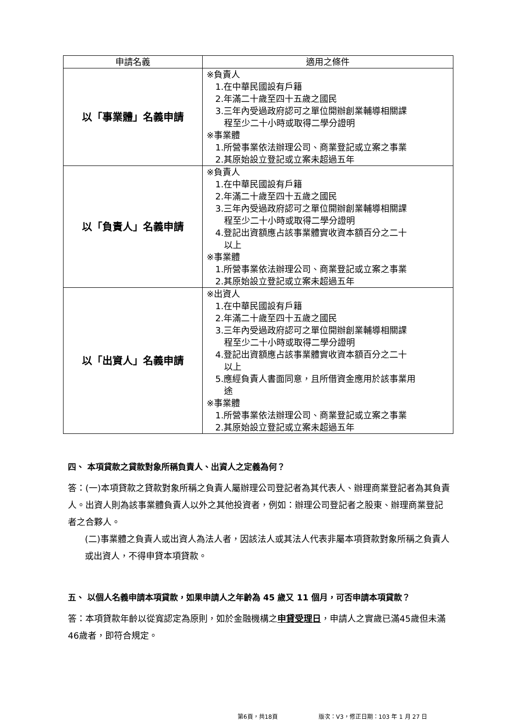| 申請名義 | 適用之條件 |
| --- | --- |
| 以「事業體」名義申請 | ※負責人 1.在中華民國設有戶籍 2.年滿二十歲至四十五歲之國民 3.三年內受過政府認可之單位開辦創業輔導相關課 程至少二十小時或取得二學分證明 ※事業體 1.所營事業依法辦理公司、商業登記或立案之事業 2.其原始設立登記或立案未超過五年 |
| 以「負責人」名義申請 | ※負責人 1.在中華民國設有戶籍 2.年滿二十歲至四十五歲之國民 3.三年內受過政府認可之單位開辦創業輔導相關課 程至少二十小時或取得二學分證明 4.登記出資額應占該事業體實收資本額百分之二十 以上 ※事業體 1.所營事業依法辦理公司、商業登記或立案之事業 2.其原始設立登記或立案未超過五年 |
| 以「出資人」名義申請 | ※出資人 1.在中華民國設有戶籍 2.年滿二十歲至四十五歲之國民 3.三年內受過政府認可之單位開辦創業輔導相關課 程至少二十小時或取得二學分證明 4.登記出資額應占該事業體實收資本額百分之二十 以上 5.應經負責人書面同意，且所借資金應用於該事業用 途 ※事業體 1.所營事業依法辦理公司、商業登記或立案之事業 2.其原始設立登記或立案未超過五年 |
四、 本項貸款之貸款對象所稱負責人、出資人之定義為何？
答：(一)本項貸款之貸款對象所稱之負責人屬辦理公司登記者為其代表人、辦理商業登記者為其負責人。出資人則為該事業體負責人以外之其他投資者，例如：辦理公司登記者之股東、辦理商業登記者之合夥人。
(二)事業體之負責人或出資人為法人者，因該法人或其法人代表非屬本項貸款對象所稱之負責人或出資人，不得申貸本項貸款。
五、 以個人名義申請本項貸款，如果申請人之年齡為 45 歲又 11 個月，可否申請本項貸款？
答：本項貸款年齡以從寬認定為原則，如於金融機構之申貸受理日，申請人之實歲已滿45歲但未滿46歲者，即符合規定。
第6頁，共18頁 版次：V3，修正日期：103 年 1 月 27 日